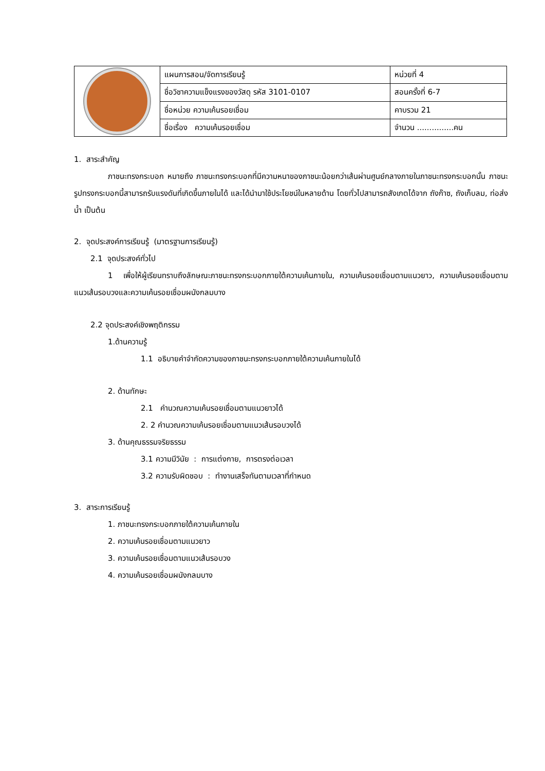| | แผนการสอน/จัดการเรียนรู้ | หน่วยที่ 4 |
| | ชื่อวิชาความแข็งแรงของวัสดุ รหัส 3101-0107 | สอนครั้งที่ 6-7 |
| | ชื่อหน่วย ความเค้นรอยเชื่อม | คาบรวม 21 |
| | ชื่อเรื่อง ความเค้นรอยเชื่อม | จำนวน ...............คน |
1. สาระสำคัญ
ภาชนะทรงกระบอก หมายถึง ภาชนะทรงกระบอกที่มีความหนาของภาชนะน้อยกว่าเส้นผ่านศูนย์กลางภายในภาชนะทรงกระบอกนั้น ภาชนะรูปทรงกระบอกนี้สามารถรับแรงดันที่เกิดขึ้นภายในได้ และได้นำมาใช้ประโยชน์ในหลายด้าน โดยทั่วไปสามารถสังเกตได้จาก ถังก๊าซ, ถังเก็บลม, ท่อส่งน้ำ เป็นต้น
2. จุดประสงค์การเรียนรู้ (มาตรฐานการเรียนรู้)
2.1 จุดประสงค์ทั่วไป
1 เพื่อให้ผู้เรียนทราบถึงลักษณะภาชนะทรงกระบอกภายใต้ความเค้นภายใน, ความเค้นรอยเชื่อมตามแนวยาว, ความเค้นรอยเชื่อมตามแนวเส้นรอบวงและความเค้นรอยเชื่อมผนังกลมบาง
2.2 จุดประสงค์เชิงพฤติกรรม
1.ด้านความรู้
1.1 อธิบายคำจำกัดความของภาชนะทรงกระบอกภายใต้ความเค้นภายในได้
2. ด้านทักษะ
2.1 คำนวณความเค้นรอยเชื่อมตามแนวยาวได้
2. 2 คำนวณความเค้นรอยเชื่อมตามแนวเส้นรอบวงได้
3. ด้านคุณธรรมจริยธรรม
3.1 ความมีวินัย : การแต่งกาย, การตรงต่อเวลา
3.2 ความรับผิดชอบ : ทำงานเสร็จทันตามเวลาที่กำหนด
3. สาระการเรียนรู้
1. ภาชนะทรงกระบอกภายใต้ความเค้นภายใน
2. ความเค้นรอยเชื่อมตามแนวยาว
3. ความเค้นรอยเชื่อมตามแนวเส้นรอบวง
4. ความเค้นรอยเชื่อมผนังกลมบาง